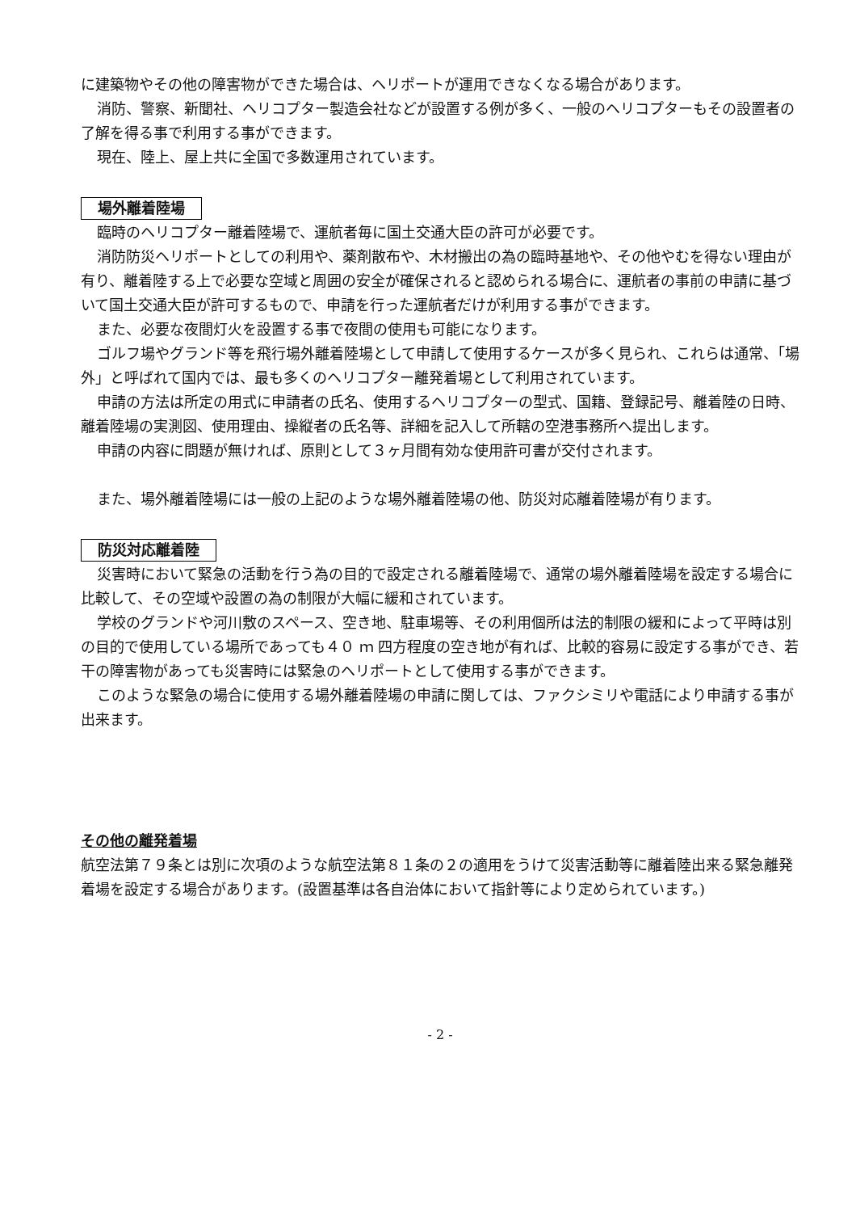に建築物やその他の障害物ができた場合は、ヘリポートが運用できなくなる場合があります。
消防、警察、新聞社、ヘリコプター製造会社などが設置する例が多く、一般のヘリコプターもその設置者の了解を得る事で利用する事ができます。
現在、陸上、屋上共に全国で多数運用されています。
場外離着陸場
臨時のヘリコプター離着陸場で、運航者毎に国土交通大臣の許可が必要です。
消防防災ヘリポートとしての利用や、薬剤散布や、木材搬出の為の臨時基地や、その他やむを得ない理由が有り、離着陸する上で必要な空域と周囲の安全が確保されると認められる場合に、運航者の事前の申請に基づいて国土交通大臣が許可するもので、申請を行った運航者だけが利用する事ができます。
また、必要な夜間灯火を設置する事で夜間の使用も可能になります。
ゴルフ場やグランド等を飛行場外離着陸場として申請して使用するケースが多く見られ、これらは通常、「場外」と呼ばれて国内では、最も多くのヘリコプター離発着場として利用されています。
申請の方法は所定の用式に申請者の氏名、使用するヘリコプターの型式、国籍、登録記号、離着陸の日時、離着陸場の実測図、使用理由、操縦者の氏名等、詳細を記入して所轄の空港事務所へ提出します。
申請の内容に問題が無ければ、原則として３ヶ月間有効な使用許可書が交付されます。
また、場外離着陸場には一般の上記のような場外離着陸場の他、防災対応離着陸場が有ります。
防災対応離着陸
災害時において緊急の活動を行う為の目的で設定される離着陸場で、通常の場外離着陸場を設定する場合に比較して、その空域や設置の為の制限が大幅に緩和されています。
学校のグランドや河川敷のスペース、空き地、駐車場等、その利用個所は法的制限の緩和によって平時は別の目的で使用している場所であっても４０ ｍ 四方程度の空き地が有れば、比較的容易に設定する事ができ、若干の障害物があっても災害時には緊急のヘリポートとして使用する事ができます。
このような緊急の場合に使用する場外離着陸場の申請に関しては、ファクシミリや電話により申請する事が出来ます。
その他の離発着場
航空法第７９条とは別に次項のような航空法第８１条の２の適用をうけて災害活動等に離着陸出来る緊急離発着場を設定する場合があります。(設置基準は各自治体において指針等により定められています。)
- 2 -